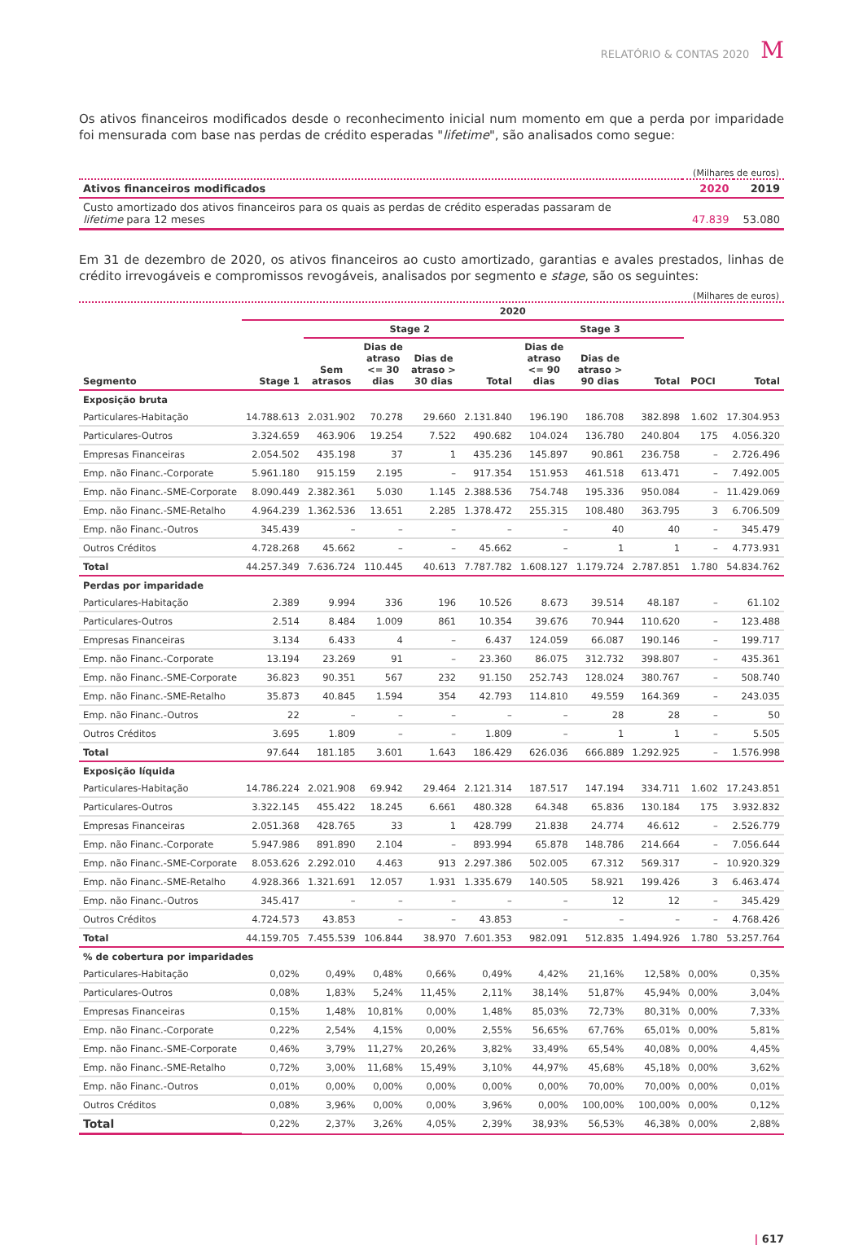RELATÓRIO & CONTAS 2020 M
Os ativos financeiros modificados desde o reconhecimento inicial num momento em que a perda por imparidade foi mensurada com base nas perdas de crédito esperadas "lifetime", são analisados como segue:
(Milhares de euros)
| Ativos financeiros modificados | 2020 | 2019 |
| --- | --- | --- |
| Custo amortizado dos ativos financeiros para os quais as perdas de crédito esperadas passaram de lifetime para 12 meses | 47.839 | 53.080 |
Em 31 de dezembro de 2020, os ativos financeiros ao custo amortizado, garantias e avales prestados, linhas de crédito irrevogáveis e compromissos revogáveis, analisados por segmento e stage, são os seguintes:
(Milhares de euros)
| | 2020 | | | | | | | | | |
| --- | --- | --- | --- | --- | --- | --- | --- | --- | --- | --- |
| | | Stage 2 | | | | Stage 3 | | | | |
| Segmento | Stage 1 | Sem atrasos | Dias de atraso <= 30 dias | Dias de atraso > 30 dias | Total | Dias de atraso <= 90 dias | Dias de atraso > 90 dias | Total | POCI | Total |
| Exposição bruta | | | | | | | | | | |
| Particulares-Habitação | 14.788.613 | 2.031.902 | 70.278 | 29.660 | 2.131.840 | 196.190 | 186.708 | 382.898 | 1.602 | 17.304.953 |
| Particulares-Outros | 3.324.659 | 463.906 | 19.254 | 7.522 | 490.682 | 104.024 | 136.780 | 240.804 | 175 | 4.056.320 |
| Empresas Financeiras | 2.054.502 | 435.198 | 37 | 1 | 435.236 | 145.897 | 90.861 | 236.758 | – | 2.726.496 |
| Emp. não Financ.-Corporate | 5.961.180 | 915.159 | 2.195 | – | 917.354 | 151.953 | 461.518 | 613.471 | – | 7.492.005 |
| Emp. não Financ.-SME-Corporate | 8.090.449 | 2.382.361 | 5.030 | 1.145 | 2.388.536 | 754.748 | 195.336 | 950.084 | – | 11.429.069 |
| Emp. não Financ.-SME-Retalho | 4.964.239 | 1.362.536 | 13.651 | 2.285 | 1.378.472 | 255.315 | 108.480 | 363.795 | 3 | 6.706.509 |
| Emp. não Financ.-Outros | 345.439 | – | – | – | – | – | 40 | 40 | – | 345.479 |
| Outros Créditos | 4.728.268 | 45.662 | – | – | 45.662 | – | 1 | 1 | – | 4.773.931 |
| Total | 44.257.349 | 7.636.724 | 110.445 | 40.613 | 7.787.782 | 1.608.127 | 1.179.724 | 2.787.851 | 1.780 | 54.834.762 |
| Perdas por imparidade | | | | | | | | | | |
| Particulares-Habitação | 2.389 | 9.994 | 336 | 196 | 10.526 | 8.673 | 39.514 | 48.187 | – | 61.102 |
| Particulares-Outros | 2.514 | 8.484 | 1.009 | 861 | 10.354 | 39.676 | 70.944 | 110.620 | – | 123.488 |
| Empresas Financeiras | 3.134 | 6.433 | 4 | – | 6.437 | 124.059 | 66.087 | 190.146 | – | 199.717 |
| Emp. não Financ.-Corporate | 13.194 | 23.269 | 91 | – | 23.360 | 86.075 | 312.732 | 398.807 | – | 435.361 |
| Emp. não Financ.-SME-Corporate | 36.823 | 90.351 | 567 | 232 | 91.150 | 252.743 | 128.024 | 380.767 | – | 508.740 |
| Emp. não Financ.-SME-Retalho | 35.873 | 40.845 | 1.594 | 354 | 42.793 | 114.810 | 49.559 | 164.369 | – | 243.035 |
| Emp. não Financ.-Outros | 22 | – | – | – | – | – | 28 | 28 | – | 50 |
| Outros Créditos | 3.695 | 1.809 | – | – | 1.809 | – | 1 | 1 | – | 5.505 |
| Total | 97.644 | 181.185 | 3.601 | 1.643 | 186.429 | 626.036 | 666.889 | 1.292.925 | – | 1.576.998 |
| Exposição líquida | | | | | | | | | | |
| Particulares-Habitação | 14.786.224 | 2.021.908 | 69.942 | 29.464 | 2.121.314 | 187.517 | 147.194 | 334.711 | 1.602 | 17.243.851 |
| Particulares-Outros | 3.322.145 | 455.422 | 18.245 | 6.661 | 480.328 | 64.348 | 65.836 | 130.184 | 175 | 3.932.832 |
| Empresas Financeiras | 2.051.368 | 428.765 | 33 | 1 | 428.799 | 21.838 | 24.774 | 46.612 | – | 2.526.779 |
| Emp. não Financ.-Corporate | 5.947.986 | 891.890 | 2.104 | – | 893.994 | 65.878 | 148.786 | 214.664 | – | 7.056.644 |
| Emp. não Financ.-SME-Corporate | 8.053.626 | 2.292.010 | 4.463 | 913 | 2.297.386 | 502.005 | 67.312 | 569.317 | – | 10.920.329 |
| Emp. não Financ.-SME-Retalho | 4.928.366 | 1.321.691 | 12.057 | 1.931 | 1.335.679 | 140.505 | 58.921 | 199.426 | 3 | 6.463.474 |
| Emp. não Financ.-Outros | 345.417 | – | – | – | – | – | 12 | 12 | – | 345.429 |
| Outros Créditos | 4.724.573 | 43.853 | – | – | 43.853 | – | – | – | – | 4.768.426 |
| Total | 44.159.705 | 7.455.539 | 106.844 | 38.970 | 7.601.353 | 982.091 | 512.835 | 1.494.926 | 1.780 | 53.257.764 |
| % de cobertura por imparidades | | | | | | | | | | |
| Particulares-Habitação | 0,02% | 0,49% | 0,48% | 0,66% | 0,49% | 4,42% | 21,16% | 12,58% | 0,00% | 0,35% |
| Particulares-Outros | 0,08% | 1,83% | 5,24% | 11,45% | 2,11% | 38,14% | 51,87% | 45,94% | 0,00% | 3,04% |
| Empresas Financeiras | 0,15% | 1,48% | 10,81% | 0,00% | 1,48% | 85,03% | 72,73% | 80,31% | 0,00% | 7,33% |
| Emp. não Financ.-Corporate | 0,22% | 2,54% | 4,15% | 0,00% | 2,55% | 56,65% | 67,76% | 65,01% | 0,00% | 5,81% |
| Emp. não Financ.-SME-Corporate | 0,46% | 3,79% | 11,27% | 20,26% | 3,82% | 33,49% | 65,54% | 40,08% | 0,00% | 4,45% |
| Emp. não Financ.-SME-Retalho | 0,72% | 3,00% | 11,68% | 15,49% | 3,10% | 44,97% | 45,68% | 45,18% | 0,00% | 3,62% |
| Emp. não Financ.-Outros | 0,01% | 0,00% | 0,00% | 0,00% | 0,00% | 0,00% | 70,00% | 70,00% | 0,00% | 0,01% |
| Outros Créditos | 0,08% | 3,96% | 0,00% | 0,00% | 3,96% | 0,00% | 100,00% | 100,00% | 0,00% | 0,12% |
| Total | 0,22% | 2,37% | 3,26% | 4,05% | 2,39% | 38,93% | 56,53% | 46,38% | 0,00% | 2,88% |
| 617